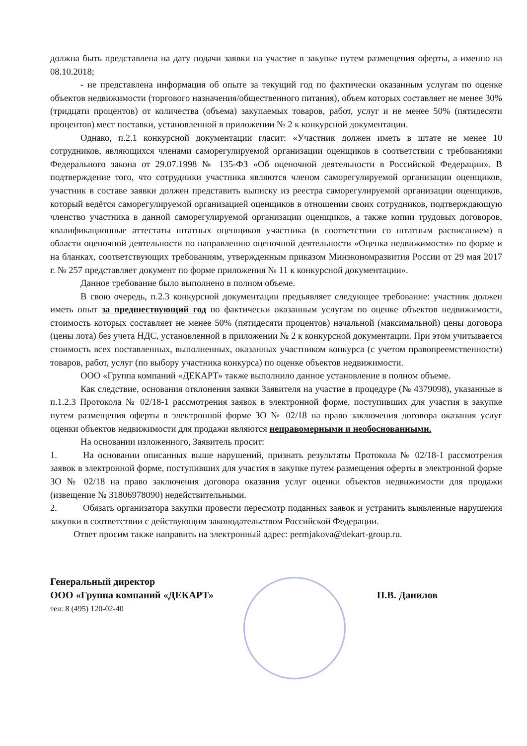должна быть представлена на дату подачи заявки на участие в закупке путем размещения оферты, а именно на 08.10.2018;
- не представлена информация об опыте за текущий год по фактически оказанным услугам по оценке объектов недвижимости (торгового назначения/общественного питания), объем которых составляет не менее 30% (тридцати процентов) от количества (объема) закупаемых товаров, работ, услуг и не менее 50% (пятидесяти процентов) мест поставки, установленной в приложении № 2 к конкурсной документации.
Однако, п.2.1 конкурсной документации гласит: «Участник должен иметь в штате не менее 10 сотрудников, являющихся членами саморегулируемой организации оценщиков в соответствии с требованиями Федерального закона от 29.07.1998 № 135-ФЗ «Об оценочной деятельности в Российской Федерации». В подтверждение того, что сотрудники участника являются членом саморегулируемой организации оценщиков, участник в составе заявки должен представить выписку из реестра саморегулируемой организации оценщиков, который ведётся саморегулируемой организацией оценщиков в отношении своих сотрудников, подтверждающую членство участника в данной саморегулируемой организации оценщиков, а также копии трудовых договоров, квалификационные аттестаты штатных оценщиков участника (в соответствии со штатным расписанием) в области оценочной деятельности по направлению оценочной деятельности «Оценка недвижимости» по форме и на бланках, соответствующих требованиям, утвержденным приказом Минэкономразвития России от 29 мая 2017 г. № 257 представляет документ по форме приложения № 11 к конкурсной документации».
Данное требование было выполнено в полном объеме.
В свою очередь, п.2.3 конкурсной документации предъявляет следующее требование: участник должен иметь опыт за предшествующий год по фактически оказанным услугам по оценке объектов недвижимости, стоимость которых составляет не менее 50% (пятидесяти процентов) начальной (максимальной) цены договора (цены лота) без учета НДС, установленной в приложении № 2 к конкурсной документации. При этом учитывается стоимость всех поставленных, выполненных, оказанных участником конкурса (с учетом правопреемственности) товаров, работ, услуг (по выбору участника конкурса) по оценке объектов недвижимости.
ООО «Группа компаний «ДЕКАРТ» также выполнило данное установление в полном объеме.
Как следствие, основания отклонения заявки Заявителя на участие в процедуре (№ 4379098), указанные в п.1.2.3 Протокола № 02/18-1 рассмотрения заявок в электронной форме, поступивших для участия в закупке путем размещения оферты в электронной форме ЗО № 02/18 на право заключения договора оказания услуг оценки объектов недвижимости для продажи являются неправомерными и необоснованными.
На основании изложенного, Заявитель просит:
1. На основании описанных выше нарушений, признать результаты Протокола № 02/18-1 рассмотрения заявок в электронной форме, поступивших для участия в закупке путем размещения оферты в электронной форме ЗО № 02/18 на право заключения договора оказания услуг оценки объектов недвижимости для продажи (извещение № 31806978090) недействительными.
2. Обязать организатора закупки провести пересмотр поданных заявок и устранить выявленные нарушения закупки в соответствии с действующим законодательством Российской Федерации.
Ответ просим также направить на электронный адрес: permjakova@dekart-group.ru.
Генеральный директор
ООО «Группа компаний «ДЕКАРТ» П.В. Данилов
тел: 8 (495) 120-02-40